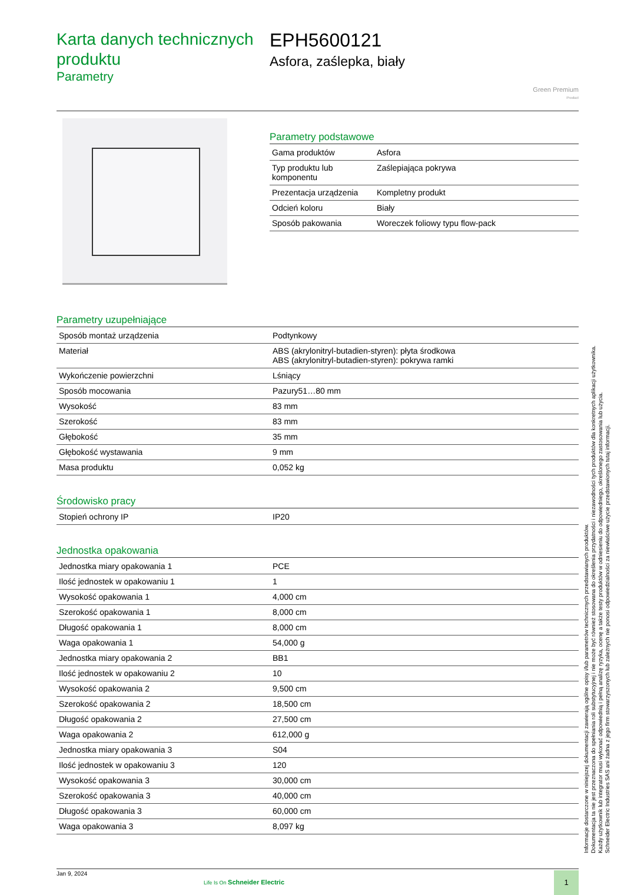Karta danych technicznych produktu
Parametry
EPH5600121
Asfora, zaślepka, biały
Green Premium
Product
Parametry podstawowe
| Gama produktów | Asfora |
| Typ produktu lub komponentu | Zaślepiająca pokrywa |
| Prezentacja urządzenia | Kompletny produkt |
| Odcień koloru | Biały |
| Sposób pakowania | Woreczek foliowy typu flow-pack |
Parametry uzupełniające
| Sposób montaż urządzenia | Podtynkowy |
| Materiał | ABS (akrylonitryl-butadien-styren): płyta środkowa ABS (akrylonitryl-butadien-styren): pokrywa ramki |
| Wykończenie powierzchni | Lśniący |
| Sposób mocowania | Pazury51…80 mm |
| Wysokość | 83 mm |
| Szerokość | 83 mm |
| Głębokość | 35 mm |
| Głębokość wystawania | 9 mm |
| Masa produktu | 0,052 kg |
Środowisko pracy
| Stopień ochrony IP | IP20 |
Jednostka opakowania
| Jednostka miary opakowania 1 | PCE |
| Ilość jednostek w opakowaniu 1 | 1 |
| Wysokość opakowania 1 | 4,000 cm |
| Szerokość opakowania 1 | 8,000 cm |
| Długość opakowania 1 | 8,000 cm |
| Waga opakowania 1 | 54,000 g |
| Jednostka miary opakowania 2 | BB1 |
| Ilość jednostek w opakowaniu 2 | 10 |
| Wysokość opakowania 2 | 9,500 cm |
| Szerokość opakowania 2 | 18,500 cm |
| Długość opakowania 2 | 27,500 cm |
| Waga opakowania 2 | 612,000 g |
| Jednostka miary opakowania 3 | S04 |
| Ilość jednostek w opakowaniu 3 | 120 |
| Wysokość opakowania 3 | 30,000 cm |
| Szerokość opakowania 3 | 40,000 cm |
| Długość opakowania 3 | 60,000 cm |
| Waga opakowania 3 | 8,097 kg |
Jan 9, 2024
Life Is On Schneider Electric
1
Informacje dostarczone w niniejszej dokumentacji zawierają ogólne opisy i/lub parametrów technicznych przedstawianych produktów.
Dokumentacja ta nie jest przeznaczona do spełniania roli substytucyjnej i nie może być również stosowana do określenia przydatności i niezawodności tych produktów dla konkretnych aplikacji użytkownika.
Każdy użytkownik lub integrator musi wykonać odpowiednią i pełną analizę ryzyka, ocenę a także testy produktów w odniesieniu do odpowiedniego, określonego zastosowania lub użycia.
Schneider Electric Industries SAS ani żadna z jego firm stowarzyszonych lub zależnych nie ponosi odpowiedzialności za niewłaściwe użycie przedstawionych tutaj informacji.